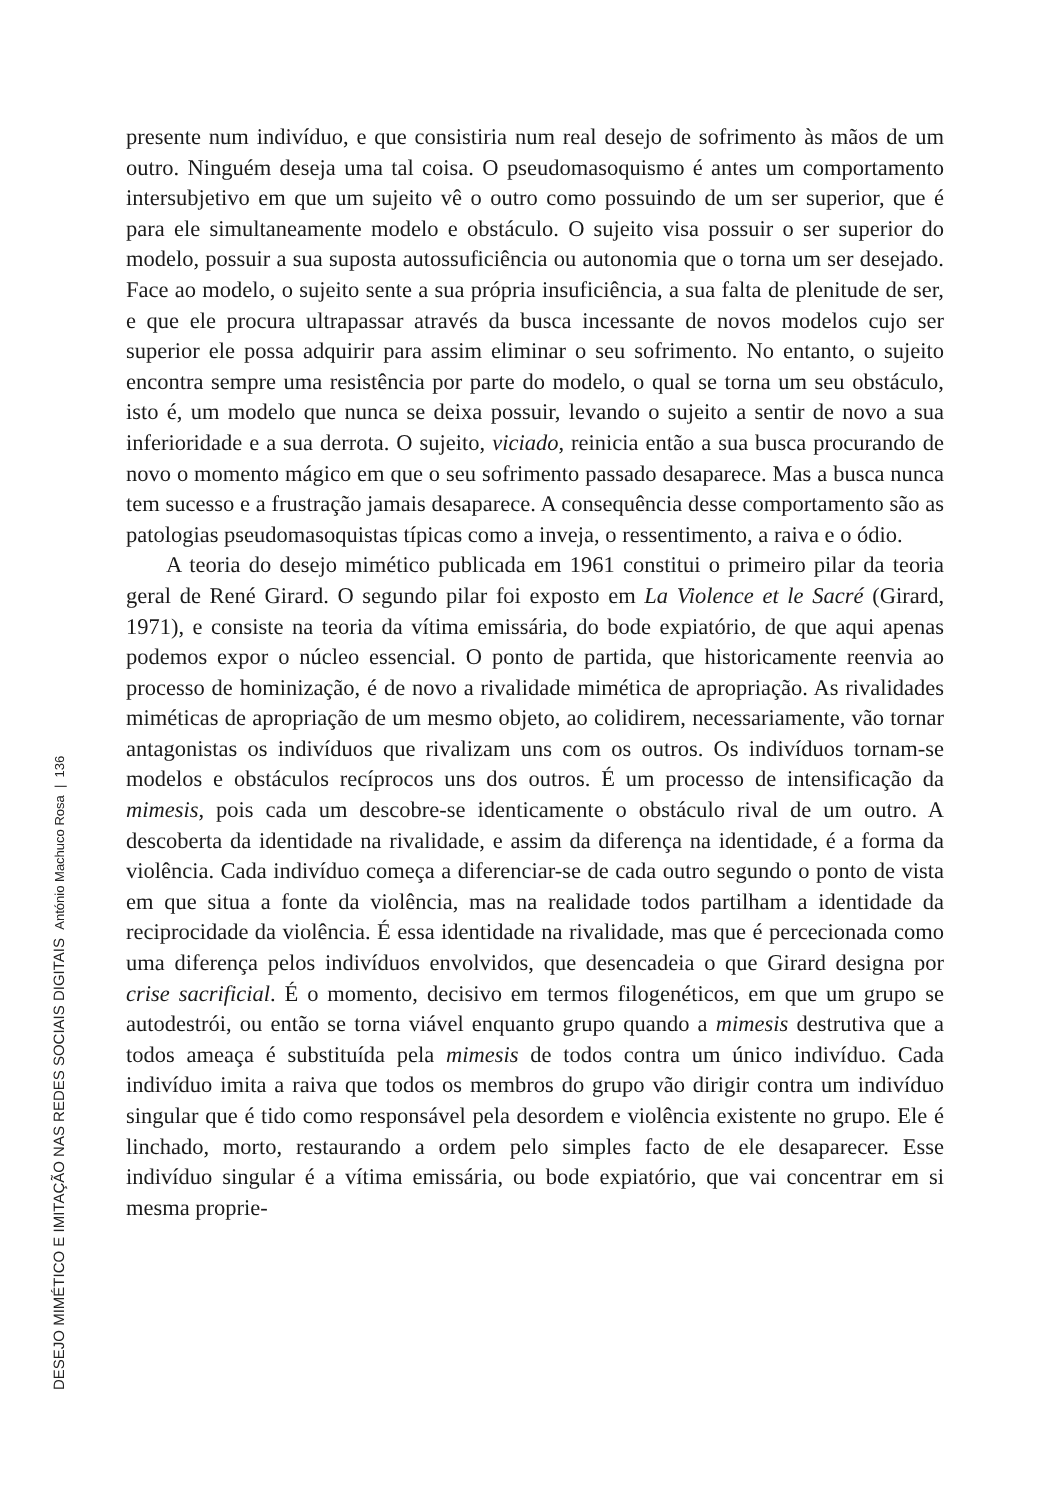presente num indivíduo, e que consistiria num real desejo de sofrimento às mãos de um outro. Ninguém deseja uma tal coisa. O pseudomasoquismo é antes um comportamento intersubjetivo em que um sujeito vê o outro como possuindo de um ser superior, que é para ele simultaneamente modelo e obstáculo. O sujeito visa possuir o ser superior do modelo, possuir a sua suposta autossuficiência ou autonomia que o torna um ser desejado. Face ao modelo, o sujeito sente a sua própria insuficiência, a sua falta de plenitude de ser, e que ele procura ultrapassar através da busca incessante de novos modelos cujo ser superior ele possa adquirir para assim eliminar o seu sofrimento. No entanto, o sujeito encontra sempre uma resistência por parte do modelo, o qual se torna um seu obstáculo, isto é, um modelo que nunca se deixa possuir, levando o sujeito a sentir de novo a sua inferioridade e a sua derrota. O sujeito, viciado, reinicia então a sua busca procurando de novo o momento mágico em que o seu sofrimento passado desaparece. Mas a busca nunca tem sucesso e a frustração jamais desaparece. A consequência desse comportamento são as patologias pseudomasoquistas típicas como a inveja, o ressentimento, a raiva e o ódio.
A teoria do desejo mimético publicada em 1961 constitui o primeiro pilar da teoria geral de René Girard. O segundo pilar foi exposto em La Violence et le Sacré (Girard, 1971), e consiste na teoria da vítima emissária, do bode expiatório, de que aqui apenas podemos expor o núcleo essencial. O ponto de partida, que historicamente reenvia ao processo de hominização, é de novo a rivalidade mimética de apropriação. As rivalidades miméticas de apropriação de um mesmo objeto, ao colidirem, necessariamente, vão tornar antagonistas os indivíduos que rivalizam uns com os outros. Os indivíduos tornam-se modelos e obstáculos recíprocos uns dos outros. É um processo de intensificação da mimesis, pois cada um descobre-se identicamente o obstáculo rival de um outro. A descoberta da identidade na rivalidade, e assim da diferença na identidade, é a forma da violência. Cada indivíduo começa a diferenciar-se de cada outro segundo o ponto de vista em que situa a fonte da violência, mas na realidade todos partilham a identidade da reciprocidade da violência. É essa identidade na rivalidade, mas que é percecionada como uma diferença pelos indivíduos envolvidos, que desencadeia o que Girard designa por crise sacrificial. É o momento, decisivo em termos filogenéticos, em que um grupo se autodestrói, ou então se torna viável enquanto grupo quando a mimesis destrutiva que a todos ameaça é substituída pela mimesis de todos contra um único indivíduo. Cada indivíduo imita a raiva que todos os membros do grupo vão dirigir contra um indivíduo singular que é tido como responsável pela desordem e violência existente no grupo. Ele é linchado, morto, restaurando a ordem pelo simples facto de ele desaparecer. Esse indivíduo singular é a vítima emissária, ou bode expiatório, que vai concentrar em si mesma proprie-
DESEJO MIMÉTICO E IMITAÇÃO NAS REDES SOCIAIS DIGITAIS António Machuco Rosa | 136